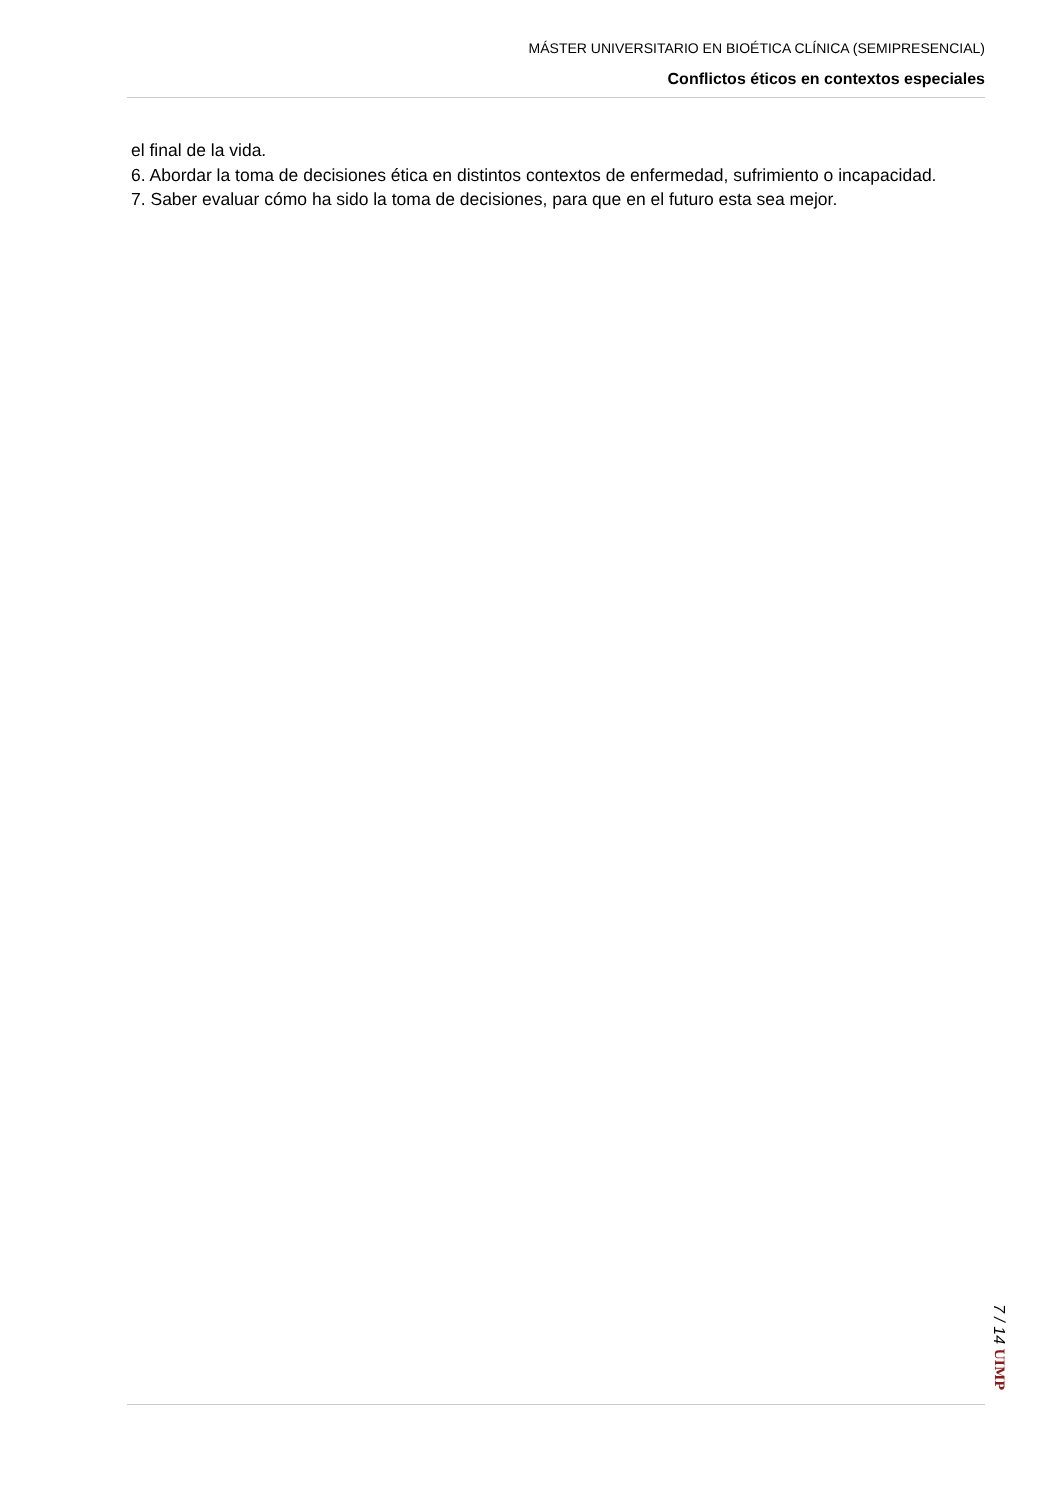MÁSTER UNIVERSITARIO EN BIOÉTICA CLÍNICA (SEMIPRESENCIAL)
Conflictos éticos en contextos especiales
el final de la vida.
6. Abordar la toma de decisiones ética en distintos contextos de enfermedad, sufrimiento o incapacidad.
7. Saber evaluar cómo ha sido la toma de decisiones, para que en el futuro esta sea mejor.
7 / 14 UIMP